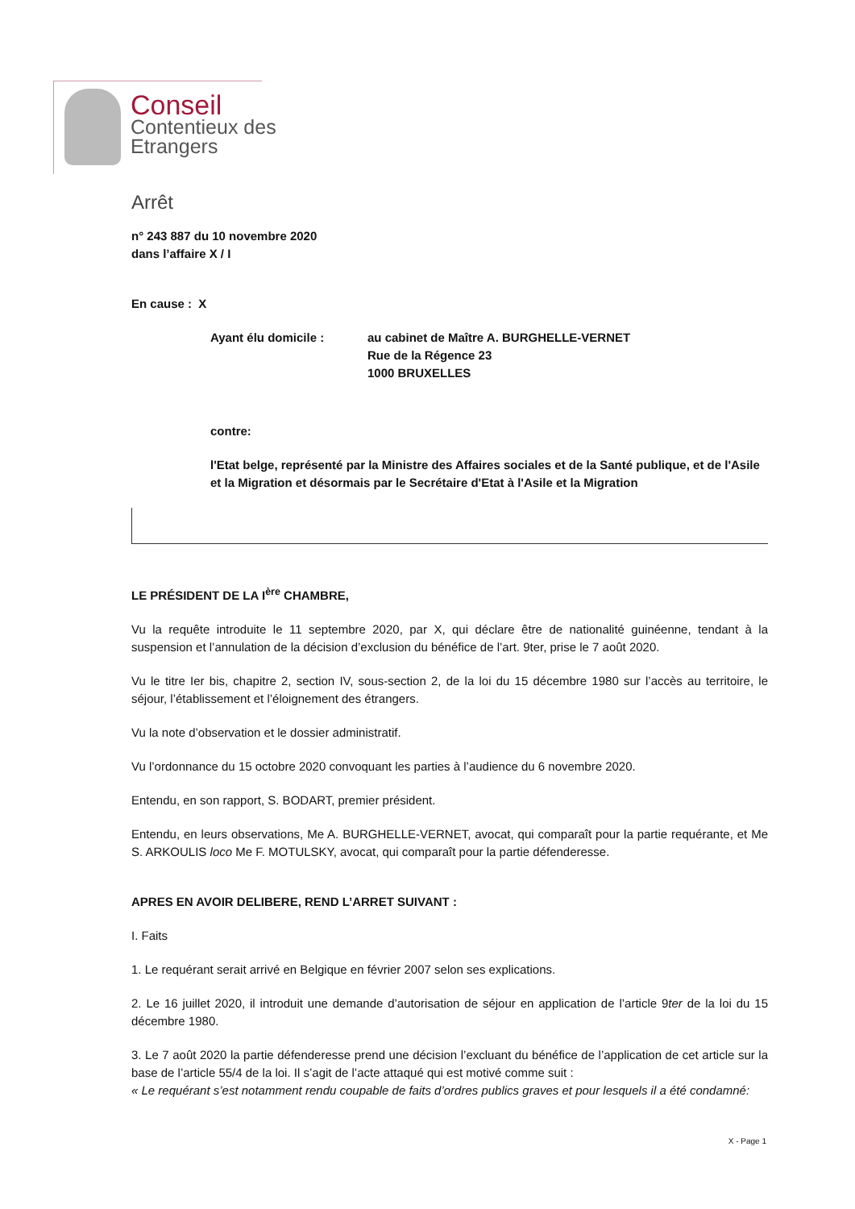Conseil
Contentieux des
Etrangers
Arrêt
n° 243 887 du 10 novembre 2020
dans l’affaire X / I
En cause : X
Ayant élu domicile : au cabinet de Maître A. BURGHELLE-VERNET
Rue de la Régence 23
1000 BRUXELLES
contre:
l'Etat belge, représenté par la Ministre des Affaires sociales et de la Santé publique, et de l'Asile et la Migration et désormais par le Secrétaire d'Etat à l'Asile et la Migration
LE PRÉSIDENT DE LA I<sup>ère</sup> CHAMBRE,
Vu la requête introduite le 11 septembre 2020, par X, qui déclare être de nationalité guinéenne, tendant à la suspension et l’annulation de la décision d’exclusion du bénéfice de l’art. 9ter, prise le 7 août 2020.
Vu le titre Ier bis, chapitre 2, section IV, sous-section 2, de la loi du 15 décembre 1980 sur l’accès au territoire, le séjour, l’établissement et l’éloignement des étrangers.
Vu la note d’observation et le dossier administratif.
Vu l’ordonnance du 15 octobre 2020 convoquant les parties à l’audience du 6 novembre 2020.
Entendu, en son rapport, S. BODART, premier président.
Entendu, en leurs observations, Me A. BURGHELLE-VERNET, avocat, qui comparaît pour la partie requérante, et Me S. ARKOULIS loco Me F. MOTULSKY, avocat, qui comparaît pour la partie défenderesse.
APRES EN AVOIR DELIBERE, REND L’ARRET SUIVANT :
I. Faits
1. Le requérant serait arrivé en Belgique en février 2007 selon ses explications.
2. Le 16 juillet 2020, il introduit une demande d’autorisation de séjour en application de l’article 9ter de la loi du 15 décembre 1980.
3. Le 7 août 2020 la partie défenderesse prend une décision l’excluant du bénéfice de l’application de cet article sur la base de l’article 55/4 de la loi. Il s’agit de l’acte attaqué qui est motivé comme suit :
« Le requérant s’est notamment rendu coupable de faits d’ordres publics graves et pour lesquels il a été condamné:
X - Page 1